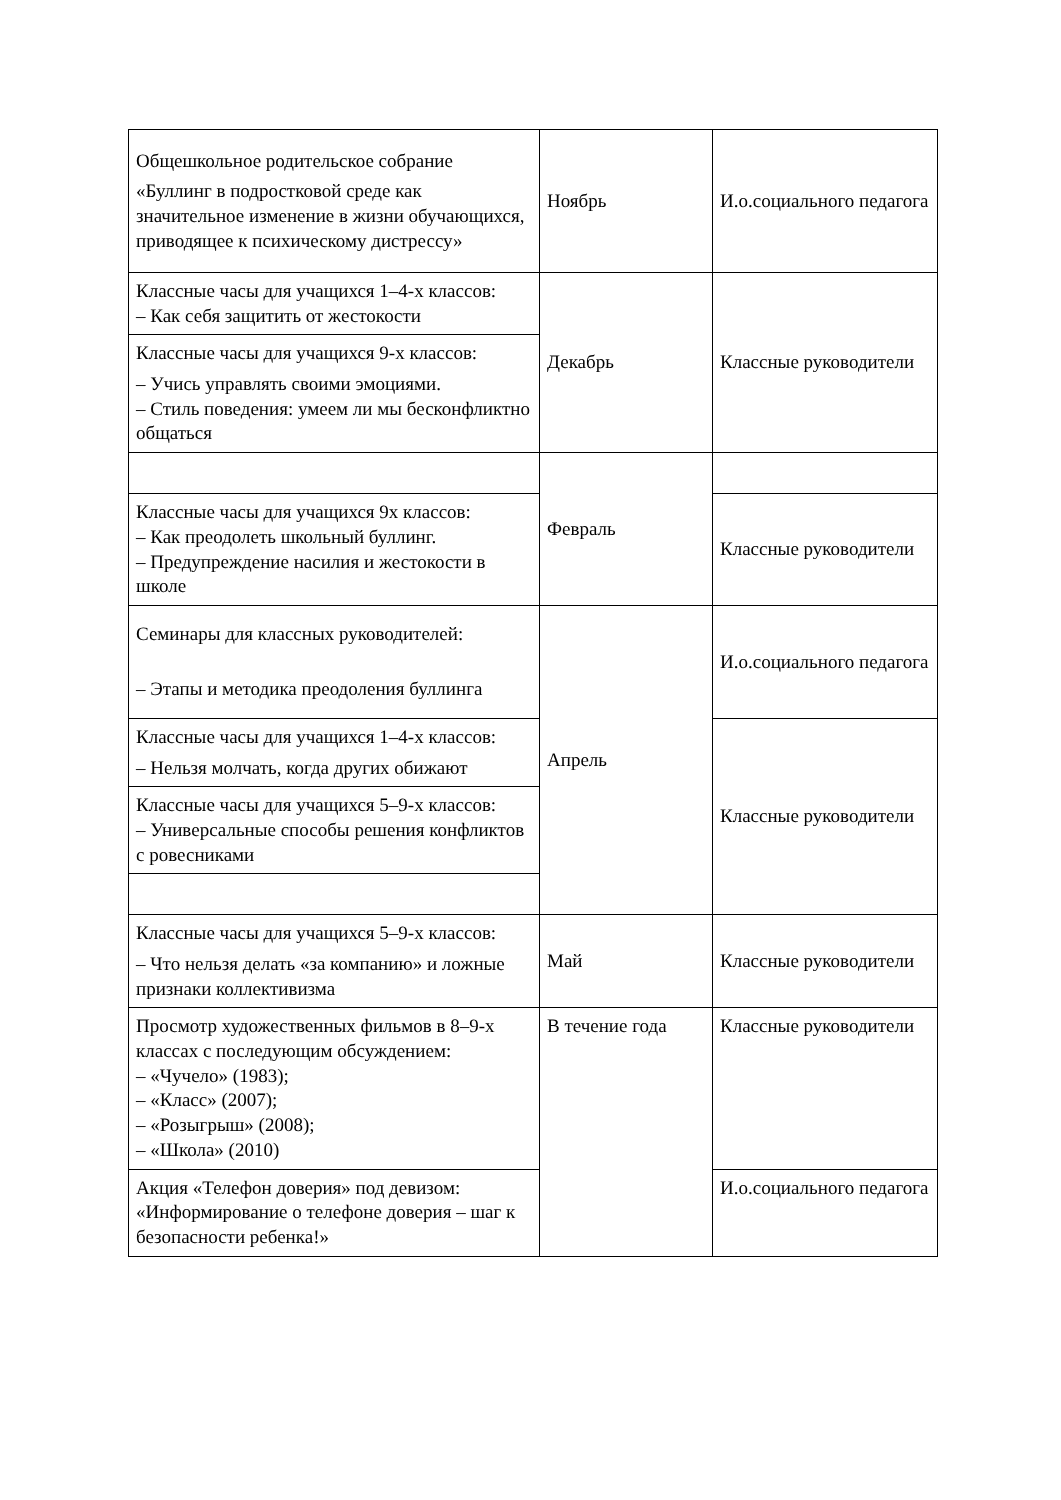| Общешкольное родительское собрание «Буллинг в подростковой среде как значительное изменение в жизни обучающихся, приводящее к психическому дистрессу» | Ноябрь | И.о.социального педагога |
| Классные часы для учащихся 1–4-х классов: – Как себя защитить от жестокости | Декабрь | Классные руководители |
| Классные часы для учащихся 9-х классов: – Учись управлять своими эмоциями. – Стиль поведения: умеем ли мы бесконфликтно общаться | | |
| | Февраль | |
| Классные часы для учащихся 9х классов: – Как преодолеть школьный буллинг. – Предупреждение насилия и жестокости в школе | | Классные руководители |
| Семинары для классных руководителей: – Этапы и методика преодоления буллинга | Апрель | И.о.социального педагога |
| Классные часы для учащихся 1–4-х классов: – Нельзя молчать, когда других обижают | | Классные руководители |
| Классные часы для учащихся 5–9-х классов: – Универсальные способы решения конфликтов с ровесниками | | |
| Классные часы для учащихся 5–9-х классов: – Что нельзя делать «за компанию» и ложные признаки коллективизма | Май | Классные руководители |
| Просмотр художественных фильмов в 8–9-х классах с последующим обсуждением: – «Чучело» (1983); – «Класс» (2007); – «Розыгрыш» (2008); – «Школа» (2010) | В течение года | Классные руководители |
| Акция «Телефон доверия» под девизом: «Информирование о телефоне доверия – шаг к безопасности ребенка!» | | И.о.социального педагога |